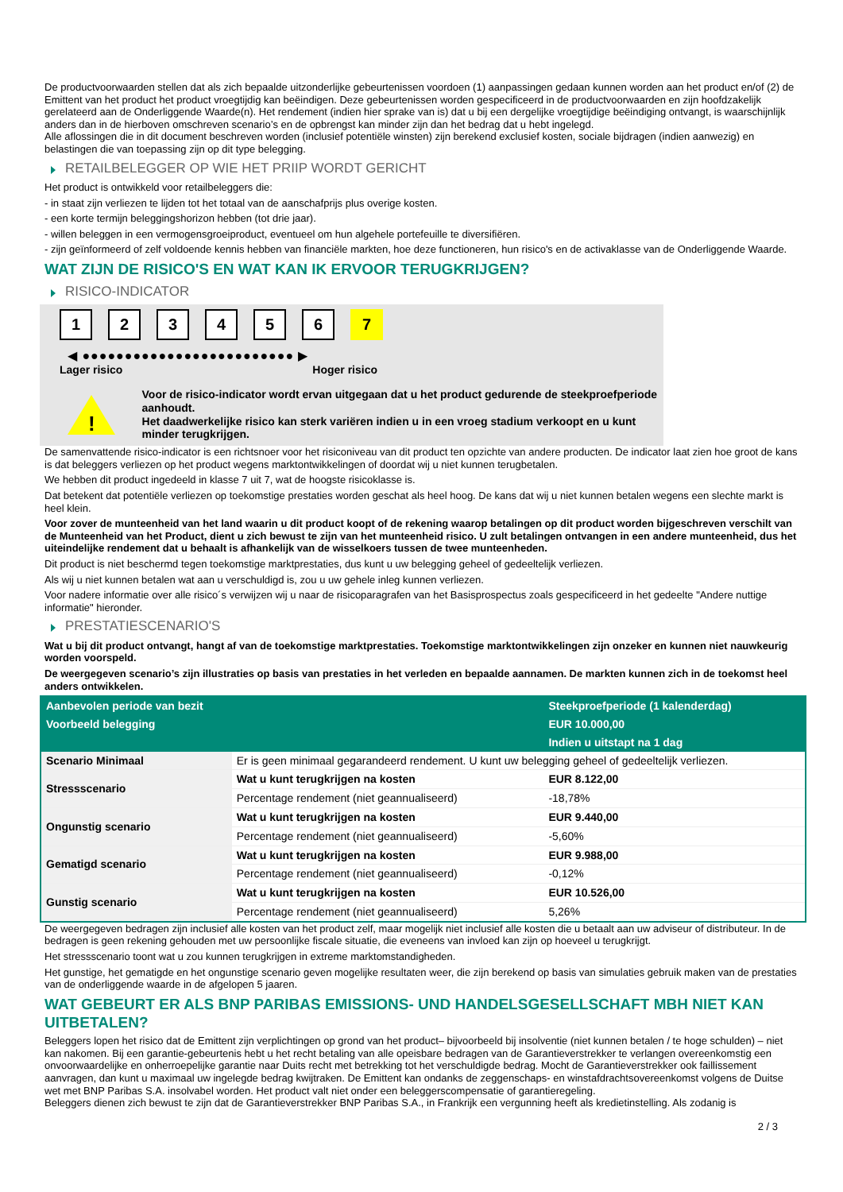De productvoorwaarden stellen dat als zich bepaalde uitzonderlijke gebeurtenissen voordoen (1) aanpassingen gedaan kunnen worden aan het product en/of (2) de Emittent van het product het product vroegtijdig kan beëindigen. Deze gebeurtenissen worden gespecificeerd in de productvoorwaarden en zijn hoofdzakelijk gerelateerd aan de Onderliggende Waarde(n). Het rendement (indien hier sprake van is) dat u bij een dergelijke vroegtijdige beëindiging ontvangt, is waarschijnlijk anders dan in de hierboven omschreven scenario’s en de opbrengst kan minder zijn dan het bedrag dat u hebt ingelegd.
Alle aflossingen die in dit document beschreven worden (inclusief potentiële winsten) zijn berekend exclusief kosten, sociale bijdragen (indien aanwezig) en belastingen die van toepassing zijn op dit type belegging.
RETAILBELEGGER OP WIE HET PRIIP WORDT GERICHT
Het product is ontwikkeld voor retailbeleggers die:
- in staat zijn verliezen te lijden tot het totaal van de aanschafprijs plus overige kosten.
- een korte termijn beleggingshorizon hebben (tot drie jaar).
- willen beleggen in een vermogensgroeiproduct, eventueel om hun algehele portefeuille te diversifiëren.
- zijn geïnformeerd of zelf voldoende kennis hebben van financiële markten, hoe deze functioneren, hun risico's en de activaklasse van de Onderliggende Waarde.
WAT ZIJN DE RISICO'S EN WAT KAN IK ERVOOR TERUGKRIJGEN?
RISICO-INDICATOR
123456 7
◀ ●●●●●●●●●●●●●●●●●●●●●●●●● ▶
Lager risico Hoger risico
!
Voor de risico-indicator wordt ervan uitgegaan dat u het product gedurende de steekproefperiode aanhoudt.
Het daadwerkelijke risico kan sterk variëren indien u in een vroeg stadium verkoopt en u kunt minder terugkrijgen.
De samenvattende risico-indicator is een richtsnoer voor het risiconiveau van dit product ten opzichte van andere producten. De indicator laat zien hoe groot de kans is dat beleggers verliezen op het product wegens marktontwikkelingen of doordat wij u niet kunnen terugbetalen.
We hebben dit product ingedeeld in klasse 7 uit 7, wat de hoogste risicoklasse is.
Dat betekent dat potentiële verliezen op toekomstige prestaties worden geschat als heel hoog. De kans dat wij u niet kunnen betalen wegens een slechte markt is heel klein.
Voor zover de munteenheid van het land waarin u dit product koopt of de rekening waarop betalingen op dit product worden bijgeschreven verschilt van de Munteenheid van het Product, dient u zich bewust te zijn van het munteenheid risico. U zult betalingen ontvangen in een andere munteenheid, dus het uiteindelijke rendement dat u behaalt is afhankelijk van de wisselkoers tussen de twee munteenheden.
Dit product is niet beschermd tegen toekomstige marktprestaties, dus kunt u uw belegging geheel of gedeeltelijk verliezen.
Als wij u niet kunnen betalen wat aan u verschuldigd is, zou u uw gehele inleg kunnen verliezen.
Voor nadere informatie over alle risico´s verwijzen wij u naar de risicoparagrafen van het Basisprospectus zoals gespecificeerd in het gedeelte "Andere nuttige informatie" hieronder.
PRESTATIESCENARIO'S
Wat u bij dit product ontvangt, hangt af van de toekomstige marktprestaties. Toekomstige marktontwikkelingen zijn onzeker en kunnen niet nauwkeurig worden voorspeld.
De weergegeven scenario’s zijn illustraties op basis van prestaties in het verleden en bepaalde aannamen. De markten kunnen zich in de toekomst heel anders ontwikkelen.
| Aanbevolen periode van bezit | | Steekproefperiode (1 kalenderdag) |
| --- | --- | --- |
| Voorbeeld belegging | | EUR 10.000,00 |
| | | Indien u uitstapt na 1 dag |
| Scenario Minimaal | Er is geen minimaal gegarandeerd rendement. U kunt uw belegging geheel of gedeeltelijk verliezen. | |
| Stressscenario | Wat u kunt terugkrijgen na kosten | EUR 8.122,00 |
| | Percentage rendement (niet geannualiseerd) | -18,78% |
| Ongunstig scenario | Wat u kunt terugkrijgen na kosten | EUR 9.440,00 |
| | Percentage rendement (niet geannualiseerd) | -5,60% |
| Gematigd scenario | Wat u kunt terugkrijgen na kosten | EUR 9.988,00 |
| | Percentage rendement (niet geannualiseerd) | -0,12% |
| Gunstig scenario | Wat u kunt terugkrijgen na kosten | EUR 10.526,00 |
| | Percentage rendement (niet geannualiseerd) | 5,26% |
De weergegeven bedragen zijn inclusief alle kosten van het product zelf, maar mogelijk niet inclusief alle kosten die u betaalt aan uw adviseur of distributeur. In de bedragen is geen rekening gehouden met uw persoonlijke fiscale situatie, die eveneens van invloed kan zijn op hoeveel u terugkrijgt.
Het stressscenario toont wat u zou kunnen terugkrijgen in extreme marktomstandigheden.
Het gunstige, het gematigde en het ongunstige scenario geven mogelijke resultaten weer, die zijn berekend op basis van simulaties gebruik maken van de prestaties van de onderliggende waarde in de afgelopen 5 jaaren.
WAT GEBEURT ER ALS BNP PARIBAS EMISSIONS- UND HANDELSGESELLSCHAFT MBH NIET KAN UITBETALEN?
Beleggers lopen het risico dat de Emittent zijn verplichtingen op grond van het product– bijvoorbeeld bij insolventie (niet kunnen betalen / te hoge schulden) – niet kan nakomen. Bij een garantie-gebeurtenis hebt u het recht betaling van alle opeisbare bedragen van de Garantieverstrekker te verlangen overeenkomstig een onvoorwaardelijke en onherroepelijke garantie naar Duits recht met betrekking tot het verschuldigde bedrag. Mocht de Garantieverstrekker ook faillissement aanvragen, dan kunt u maximaal uw ingelegde bedrag kwijtraken. De Emittent kan ondanks de zeggenschaps- en winstafdrachtsovereenkomst volgens de Duitse wet met BNP Paribas S.A. insolvabel worden. Het product valt niet onder een beleggerscompensatie of garantieregeling.
Beleggers dienen zich bewust te zijn dat de Garantieverstrekker BNP Paribas S.A., in Frankrijk een vergunning heeft als kredietinstelling. Als zodanig is
2 / 3